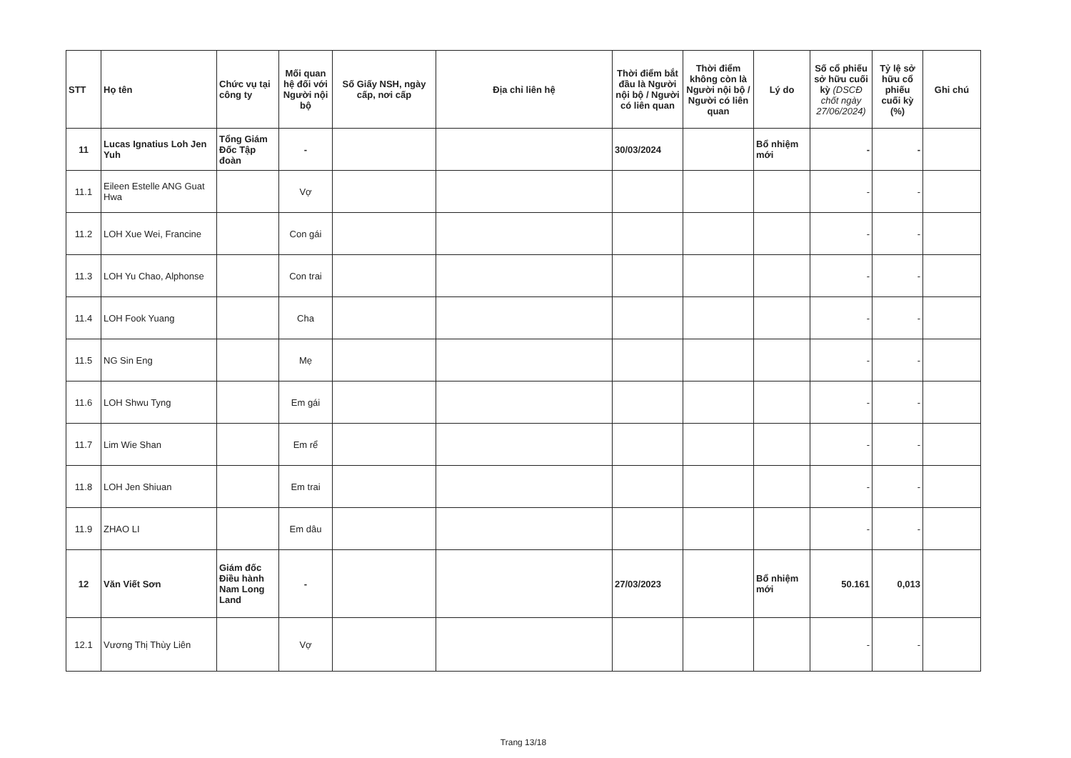| STT | Họ tên | Chức vụ tại công ty | Mối quan hệ đối với Người nội bộ | Số Giấy NSH, ngày cấp, nơi cấp | Địa chỉ liên hệ | Thời điểm bắt đầu là Người nội bộ / Người có liên quan | Thời điểm không còn là Người nội bộ / Người có liên quan | Lý do | Số cổ phiếu sở hữu cuối kỳ (DSCĐ chốt ngày 27/06/2024) | Tỷ lệ sở hữu cổ phiếu cuối kỳ (%) | Ghi chú |
| --- | --- | --- | --- | --- | --- | --- | --- | --- | --- | --- | --- |
| 11 | Lucas Ignatius Loh Jen Yuh | Tổng Giám Đốc Tập đoàn | - | | | 30/03/2024 | | Bổ nhiệm mới | - | - | |
| 11.1 | Eileen Estelle ANG Guat Hwa | | Vợ | | | | | | - | - | |
| 11.2 | LOH Xue Wei, Francine | | Con gái | | | | | | - | - | |
| 11.3 | LOH Yu Chao, Alphonse | | Con trai | | | | | | - | - | |
| 11.4 | LOH Fook Yuang | | Cha | | | | | | - | - | |
| 11.5 | NG Sin Eng | | Mẹ | | | | | | - | - | |
| 11.6 | LOH Shwu Tyng | | Em gái | | | | | | - | - | |
| 11.7 | Lim Wie Shan | | Em rể | | | | | | - | - | |
| 11.8 | LOH Jen Shiuan | | Em trai | | | | | | - | - | |
| 11.9 | ZHAO LI | | Em dâu | | | | | | - | - | |
| 12 | Văn Viết Sơn | Giám đốc Điều hành Nam Long Land | - | | | 27/03/2023 | | Bổ nhiệm mới | 50.161 | 0,013 | |
| 12.1 | Vương Thị Thùy Liên | | Vợ | | | | | | - | - | |
Trang 13/18